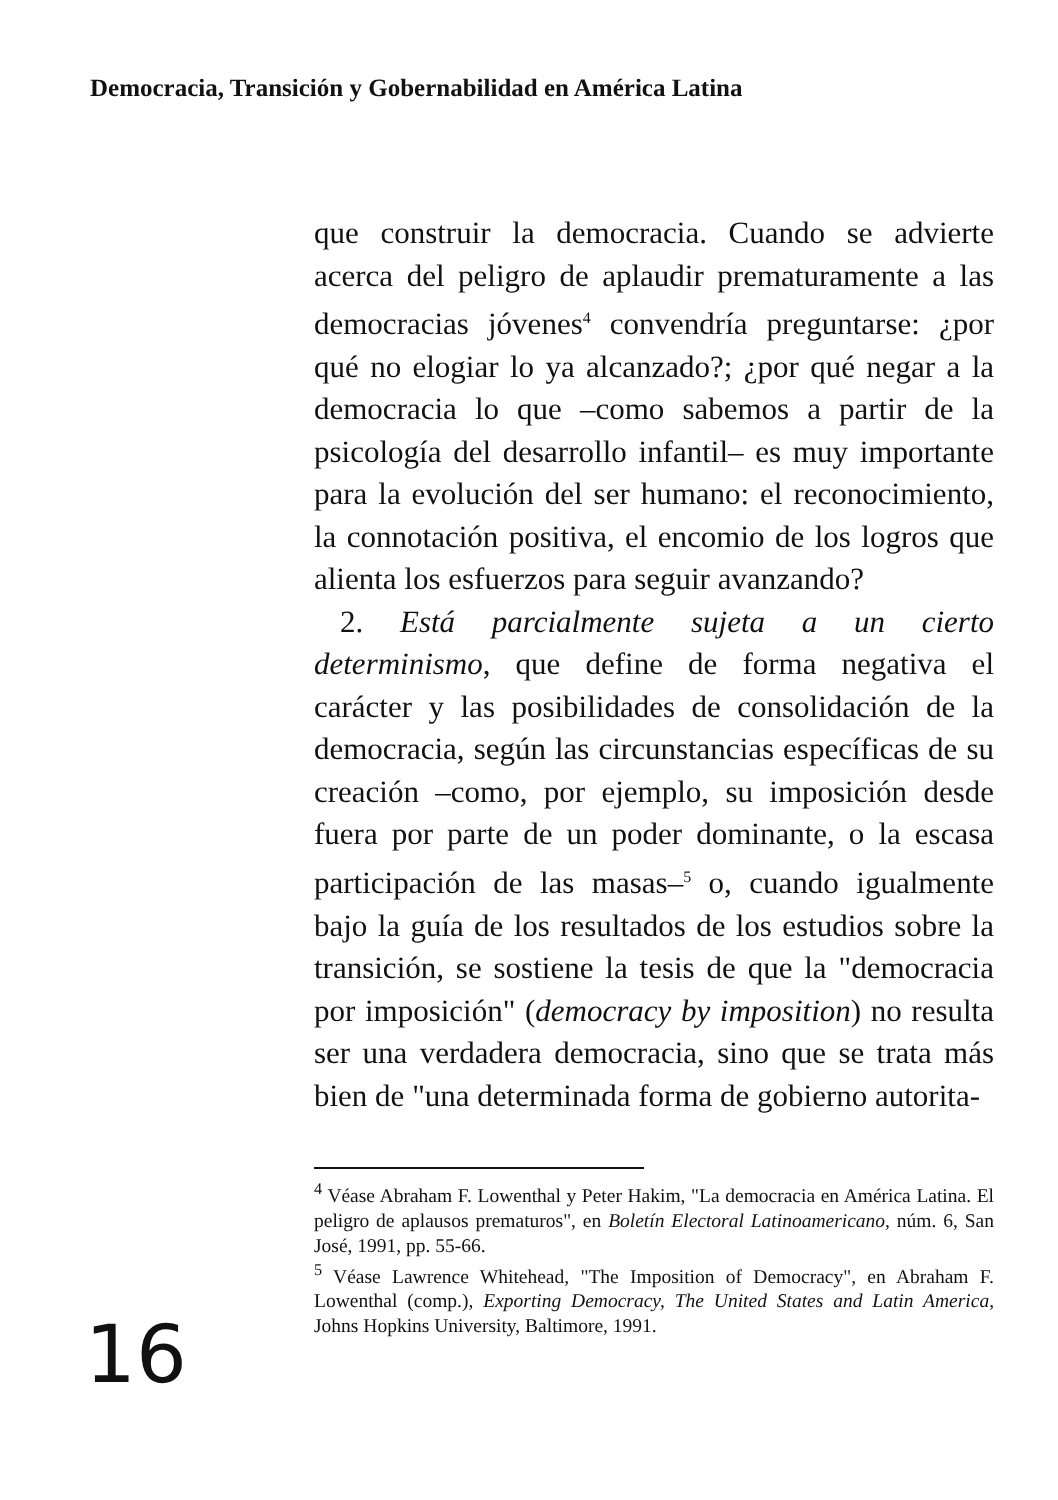Democracia, Transición y Gobernabilidad en América Latina
que construir la democracia. Cuando se advierte acerca del peligro de aplaudir prematuramente a las democracias jóvenes<sup>4</sup> convendría preguntarse: ¿por qué no elogiar lo ya alcanzado?; ¿por qué negar a la democracia lo que –como sabemos a partir de la psicología del desarrollo infantil– es muy importante para la evolución del ser humano: el reconocimiento, la connotación positiva, el encomio de los logros que alienta los esfuerzos para seguir avanzando?
2. Está parcialmente sujeta a un cierto determinismo, que define de forma negativa el carácter y las posibilidades de consolidación de la democracia, según las circunstancias específicas de su creación –como, por ejemplo, su imposición desde fuera por parte de un poder dominante, o la escasa participación de las masas–<sup>5</sup> o, cuando igualmente bajo la guía de los resultados de los estudios sobre la transición, se sostiene la tesis de que la "democracia por imposición" (democracy by imposition) no resulta ser una verdadera democracia, sino que se trata más bien de "una determinada forma de gobierno autorita-
<sup>4</sup> Véase Abraham F. Lowenthal y Peter Hakim, "La democracia en América Latina. El peligro de aplausos prematuros", en Boletín Electoral Latinoamericano, núm. 6, San José, 1991, pp. 55-66.
<sup>5</sup> Véase Lawrence Whitehead, "The Imposition of Democracy", en Abraham F. Lowenthal (comp.), Exporting Democracy, The United States and Latin America, Johns Hopkins University, Baltimore, 1991.
16